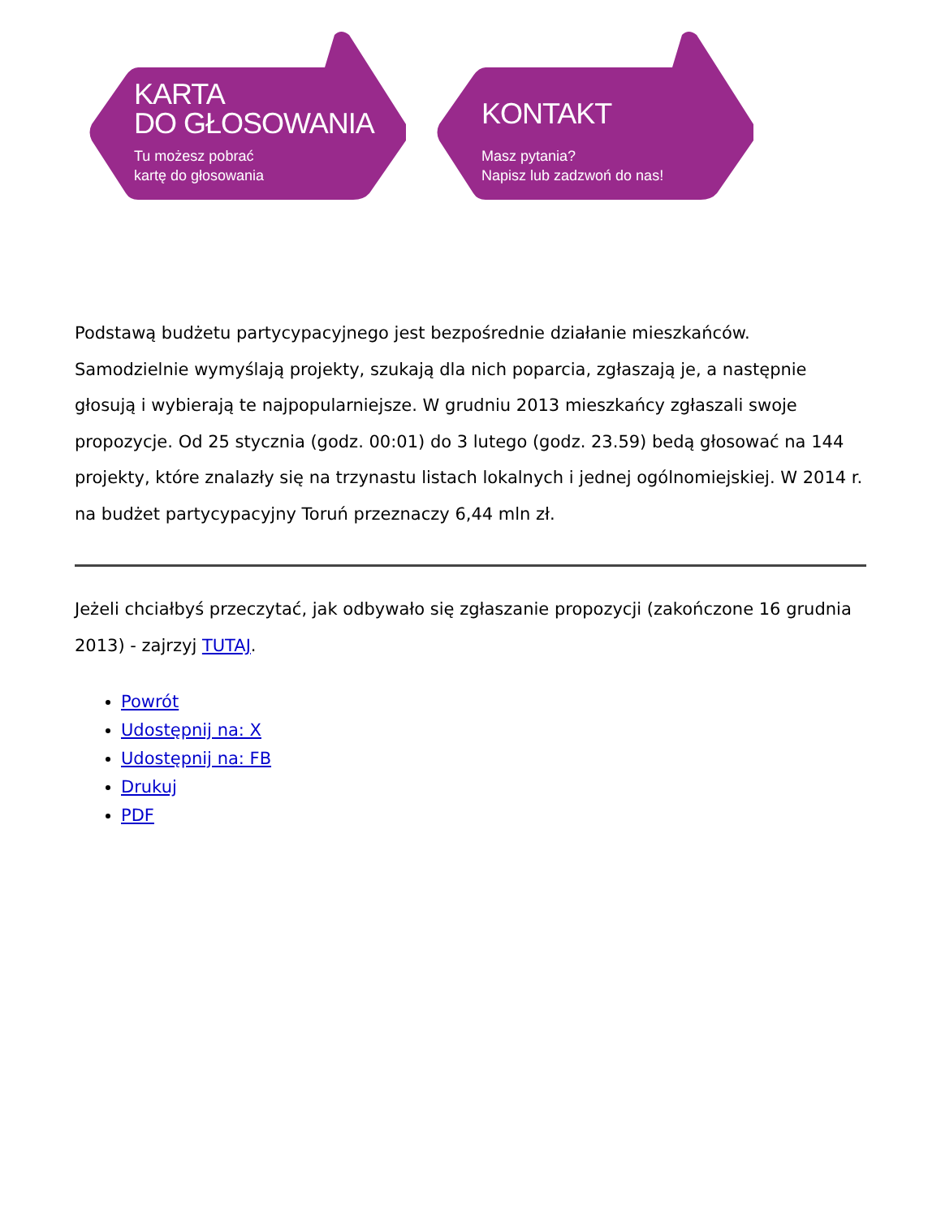KARTA
DO GŁOSOWANIA
Tu możesz pobrać
kartę do głosowania
KONTAKT
Masz pytania?
Napisz lub zadzwoń do nas!
Podstawą budżetu partycypacyjnego jest bezpośrednie działanie mieszkańców. Samodzielnie wymyślają projekty, szukają dla nich poparcia, zgłaszają je, a następnie głosują i wybierają te najpopularniejsze. W grudniu 2013 mieszkańcy zgłaszali swoje propozycje. Od 25 stycznia (godz. 00:01) do 3 lutego (godz. 23.59) bedą głosować na 144 projekty, które znalazły się na trzynastu listach lokalnych i jednej ogólnomiejskiej. W 2014 r. na budżet partycypacyjny Toruń przeznaczy 6,44 mln zł.
Jeżeli chciałbyś przeczytać, jak odbywało się zgłaszanie propozycji (zakończone 16 grudnia 2013) - zajrzyj TUTAJ.
Powrót
Udostępnij na: X
Udostępnij na: FB
Drukuj
PDF